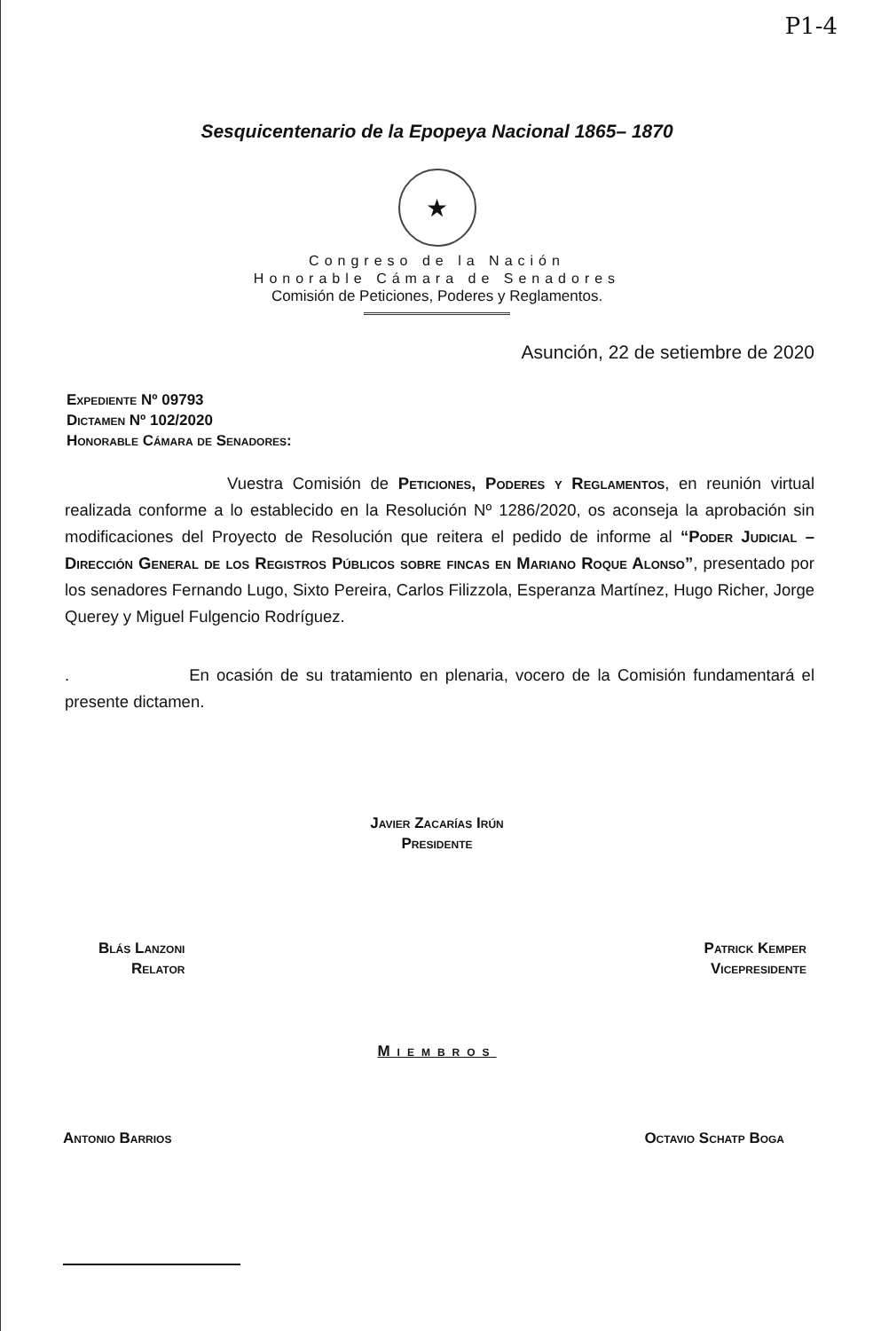P1-4
Sesquicentenario de la Epopeya Nacional 1865– 1870
★
Congreso de la Nación
Honorable Cámara de Senadores
Comisión de Peticiones, Poderes y Reglamentos.
Asunción, 22 de setiembre de 2020
Expediente Nº 09793
Dictamen Nº 102/2020
Honorable Cámara de Senadores:
Vuestra Comisión de Peticiones, Poderes y Reglamentos, en reunión virtual realizada conforme a lo establecido en la Resolución Nº 1286/2020, os aconseja la aprobación sin modificaciones del Proyecto de Resolución que reitera el pedido de informe al “Poder Judicial – Dirección General de los Registros Públicos sobre fincas en Mariano Roque Alonso”, presentado por los senadores Fernando Lugo, Sixto Pereira, Carlos Filizzola, Esperanza Martínez, Hugo Richer, Jorge Querey y Miguel Fulgencio Rodríguez.
. En ocasión de su tratamiento en plenaria, vocero de la Comisión fundamentará el presente dictamen.
Javier Zacarías Irún
Presidente
Blás Lanzoni
Relator
Patrick Kemper
Vicepresidente
Miembros
Antonio Barrios Octavio Schatp Boga